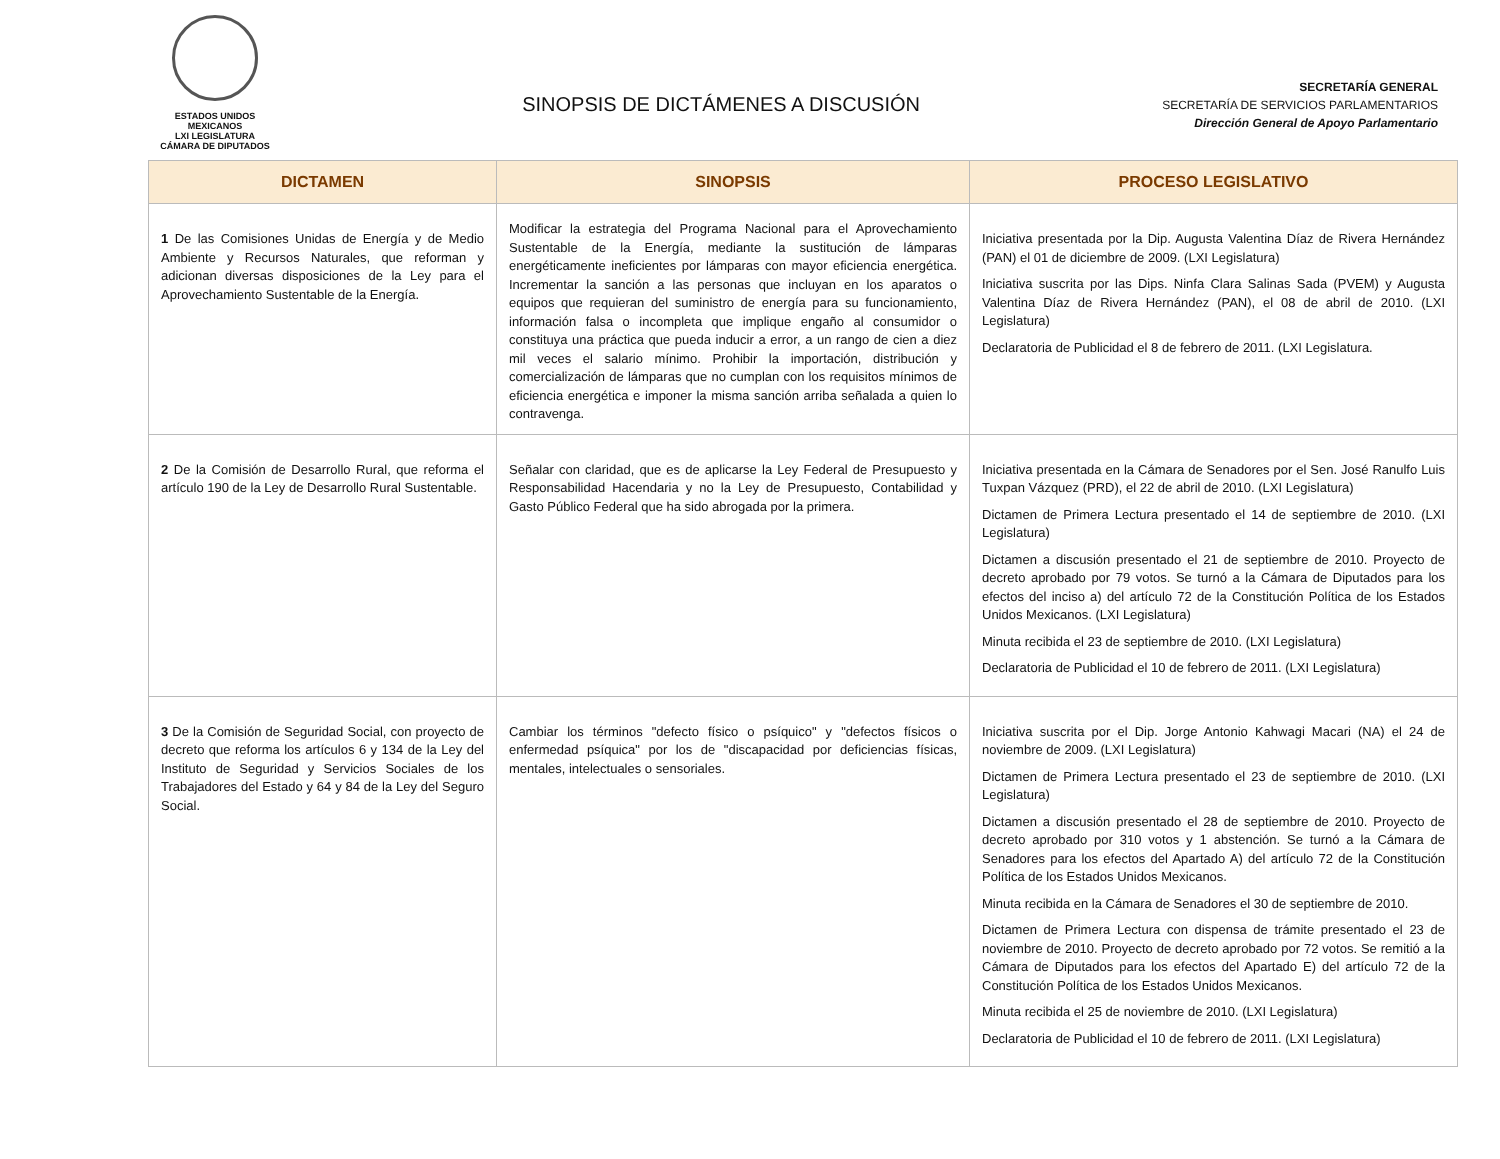ESTADOS UNIDOS MEXICANOS
LXI LEGISLATURA
CÁMARA DE DIPUTADOS
SINOPSIS DE DICTÁMENES A DISCUSIÓN
SECRETARÍA GENERAL
SECRETARÍA DE SERVICIOS PARLAMENTARIOS
Dirección General de Apoyo Parlamentario
| DICTAMEN | SINOPSIS | PROCESO LEGISLATIVO |
| --- | --- | --- |
| 1 De las Comisiones Unidas de Energía y de Medio Ambiente y Recursos Naturales, que reforman y adicionan diversas disposiciones de la Ley para el Aprovechamiento Sustentable de la Energía. | Modificar la estrategia del Programa Nacional para el Aprovechamiento Sustentable de la Energía, mediante la sustitución de lámparas energéticamente ineficientes por lámparas con mayor eficiencia energética. Incrementar la sanción a las personas que incluyan en los aparatos o equipos que requieran del suministro de energía para su funcionamiento, información falsa o incompleta que implique engaño al consumidor o constituya una práctica que pueda inducir a error, a un rango de cien a diez mil veces el salario mínimo. Prohibir la importación, distribución y comercialización de lámparas que no cumplan con los requisitos mínimos de eficiencia energética e imponer la misma sanción arriba señalada a quien lo contravenga. | Iniciativa presentada por la Dip. Augusta Valentina Díaz de Rivera Hernández (PAN) el 01 de diciembre de 2009. (LXI Legislatura) Iniciativa suscrita por las Dips. Ninfa Clara Salinas Sada (PVEM) y Augusta Valentina Díaz de Rivera Hernández (PAN), el 08 de abril de 2010. (LXI Legislatura) Declaratoria de Publicidad el 8 de febrero de 2011. (LXI Legislatura. |
| 2 De la Comisión de Desarrollo Rural, que reforma el artículo 190 de la Ley de Desarrollo Rural Sustentable. | Señalar con claridad, que es de aplicarse la Ley Federal de Presupuesto y Responsabilidad Hacendaria y no la Ley de Presupuesto, Contabilidad y Gasto Público Federal que ha sido abrogada por la primera. | Iniciativa presentada en la Cámara de Senadores por el Sen. José Ranulfo Luis Tuxpan Vázquez (PRD), el 22 de abril de 2010. (LXI Legislatura) Dictamen de Primera Lectura presentado el 14 de septiembre de 2010. (LXI Legislatura) Dictamen a discusión presentado el 21 de septiembre de 2010. Proyecto de decreto aprobado por 79 votos. Se turnó a la Cámara de Diputados para los efectos del inciso a) del artículo 72 de la Constitución Política de los Estados Unidos Mexicanos. (LXI Legislatura) Minuta recibida el 23 de septiembre de 2010. (LXI Legislatura) Declaratoria de Publicidad el 10 de febrero de 2011. (LXI Legislatura) |
| 3 De la Comisión de Seguridad Social, con proyecto de decreto que reforma los artículos 6 y 134 de la Ley del Instituto de Seguridad y Servicios Sociales de los Trabajadores del Estado y 64 y 84 de la Ley del Seguro Social. | Cambiar los términos "defecto físico o psíquico" y "defectos físicos o enfermedad psíquica" por los de "discapacidad por deficiencias físicas, mentales, intelectuales o sensoriales. | Iniciativa suscrita por el Dip. Jorge Antonio Kahwagi Macari (NA) el 24 de noviembre de 2009. (LXI Legislatura) Dictamen de Primera Lectura presentado el 23 de septiembre de 2010. (LXI Legislatura) Dictamen a discusión presentado el 28 de septiembre de 2010. Proyecto de decreto aprobado por 310 votos y 1 abstención. Se turnó a la Cámara de Senadores para los efectos del Apartado A) del artículo 72 de la Constitución Política de los Estados Unidos Mexicanos. Minuta recibida en la Cámara de Senadores el 30 de septiembre de 2010. Dictamen de Primera Lectura con dispensa de trámite presentado el 23 de noviembre de 2010. Proyecto de decreto aprobado por 72 votos. Se remitió a la Cámara de Diputados para los efectos del Apartado E) del artículo 72 de la Constitución Política de los Estados Unidos Mexicanos. Minuta recibida el 25 de noviembre de 2010. (LXI Legislatura) Declaratoria de Publicidad el 10 de febrero de 2011. (LXI Legislatura) |